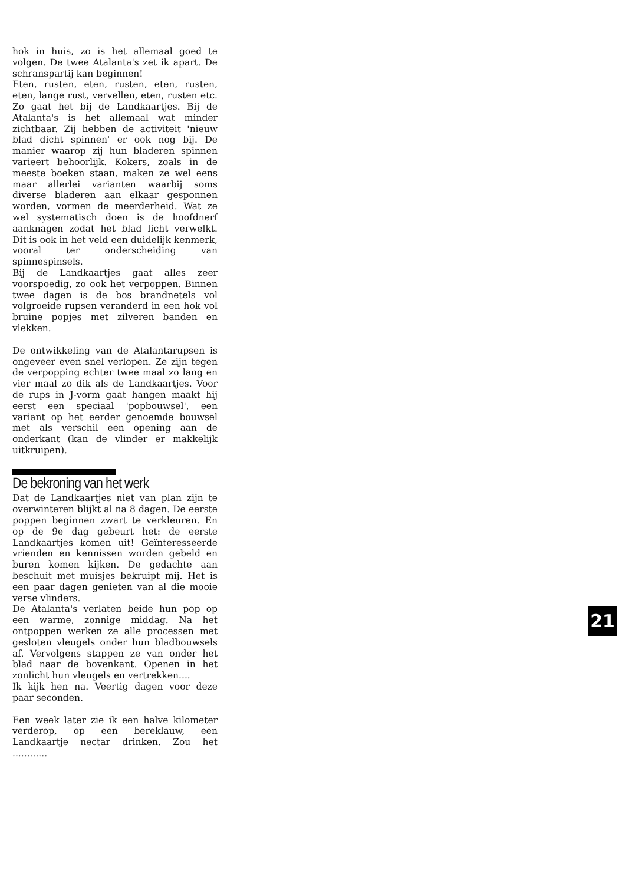hok in huis, zo is het allemaal goed te volgen. De twee Atalanta's zet ik apart. De schranspartij kan beginnen!
Eten, rusten, eten, rusten, eten, rusten, eten, lange rust, vervellen, eten, rusten etc. Zo gaat het bij de Landkaartjes. Bij de Atalanta's is het allemaal wat minder zichtbaar. Zij hebben de activiteit 'nieuw blad dicht spinnen' er ook nog bij. De manier waarop zij hun bladeren spinnen varieert behoorlijk. Kokers, zoals in de meeste boeken staan, maken ze wel eens maar allerlei varianten waarbij soms diverse bladeren aan elkaar gesponnen worden, vormen de meerderheid. Wat ze wel systematisch doen is de hoofdnerf aanknagen zodat het blad licht verwelkt. Dit is ook in het veld een duidelijk kenmerk, vooral ter onderscheiding van spinnespinsels.
Bij de Landkaartjes gaat alles zeer voorspoedig, zo ook het verpoppen. Binnen twee dagen is de bos brandnetels vol volgroeide rupsen veranderd in een hok vol bruine popjes met zilveren banden en vlekken.
De ontwikkeling van de Atalantarupsen is ongeveer even snel verlopen. Ze zijn tegen de verpopping echter twee maal zo lang en vier maal zo dik als de Landkaartjes. Voor de rups in J-vorm gaat hangen maakt hij eerst een speciaal 'popbouwsel', een variant op het eerder genoemde bouwsel met als verschil een opening aan de onderkant (kan de vlinder er makkelijk uitkruipen).
De bekroning van het werk
Dat de Landkaartjes niet van plan zijn te overwinteren blijkt al na 8 dagen. De eerste poppen beginnen zwart te verkleuren. En op de 9e dag gebeurt het: de eerste Landkaartjes komen uit! Geïnteresseerde vrienden en kennissen worden gebeld en buren komen kijken. De gedachte aan beschuit met muisjes bekruipt mij. Het is een paar dagen genieten van al die mooie verse vlinders.
De Atalanta's verlaten beide hun pop op een warme, zonnige middag. Na het ontpoppen werken ze alle processen met gesloten vleugels onder hun bladbouwsels af. Vervolgens stappen ze van onder het blad naar de bovenkant. Openen in het zonlicht hun vleugels en vertrekken....
Ik kijk hen na. Veertig dagen voor deze paar seconden.
Een week later zie ik een halve kilometer verderop, op een bereklauw, een Landkaartje nectar drinken. Zou het ............
21